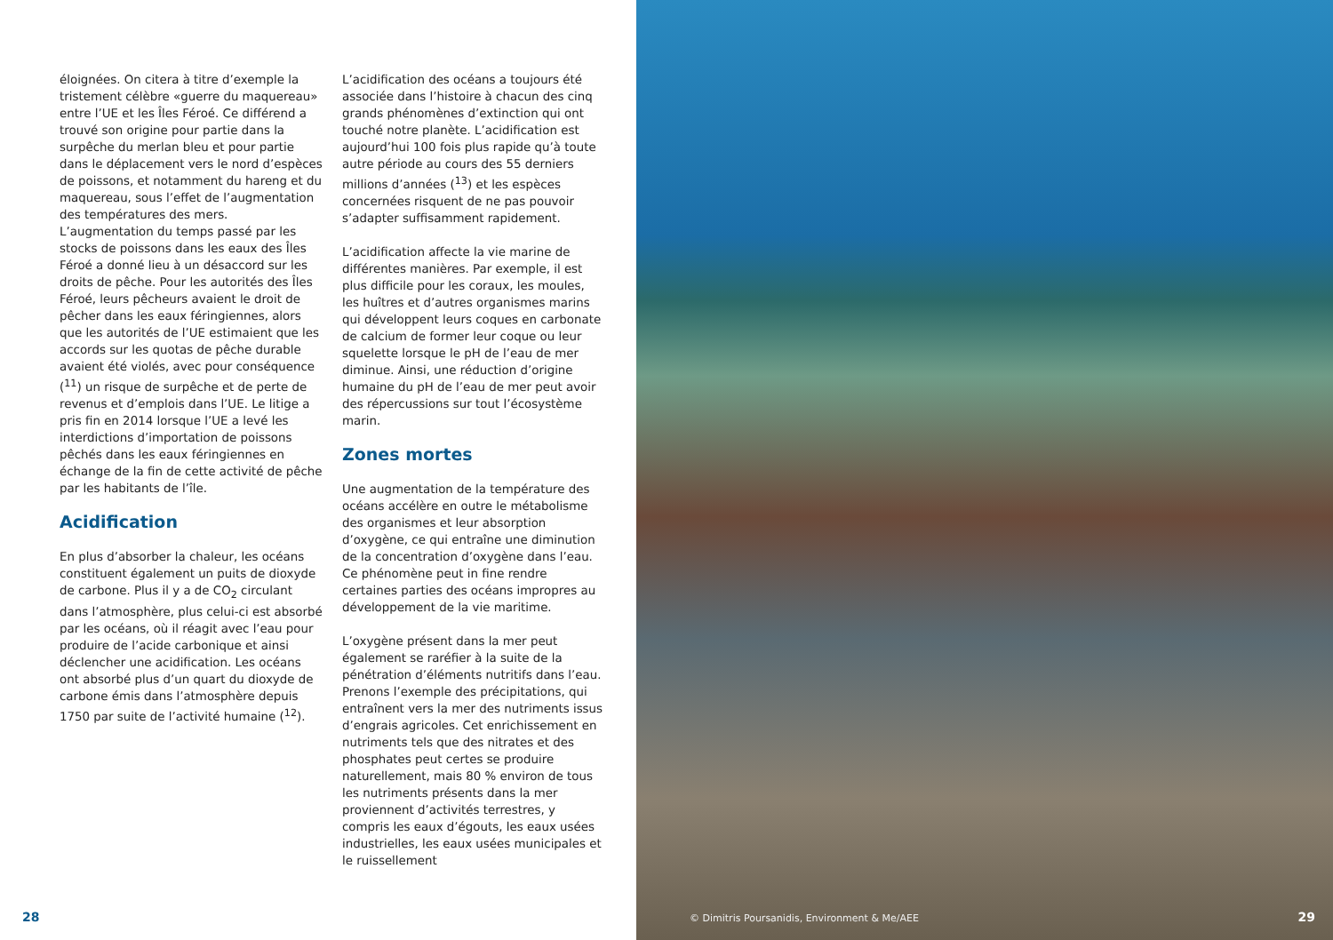éloignées. On citera à titre d’exemple la tristement célèbre «guerre du maquereau» entre l’UE et les Îles Féroé. Ce différend a trouvé son origine pour partie dans la surpêche du merlan bleu et pour partie dans le déplacement vers le nord d’espèces de poissons, et notamment du hareng et du maquereau, sous l’effet de l’augmentation des températures des mers. L’augmentation du temps passé par les stocks de poissons dans les eaux des Îles Féroé a donné lieu à un désaccord sur les droits de pêche. Pour les autorités des Îles Féroé, leurs pêcheurs avaient le droit de pêcher dans les eaux féringiennes, alors que les autorités de l’UE estimaient que les accords sur les quotas de pêche durable avaient été violés, avec pour conséquence (<sup>11</sup>) un risque de surpêche et de perte de revenus et d’emplois dans l’UE. Le litige a pris fin en 2014 lorsque l’UE a levé les interdictions d’importation de poissons pêchés dans les eaux féringiennes en échange de la fin de cette activité de pêche par les habitants de l’île.
Acidification
En plus d’absorber la chaleur, les océans constituent également un puits de dioxyde de carbone. Plus il y a de CO<sub>2</sub> circulant dans l’atmosphère, plus celui-ci est absorbé par les océans, où il réagit avec l’eau pour produire de l’acide carbonique et ainsi déclencher une acidification. Les océans ont absorbé plus d’un quart du dioxyde de carbone émis dans l’atmosphère depuis 1750 par suite de l’activité humaine (<sup>12</sup>).
L’acidification des océans a toujours été associée dans l’histoire à chacun des cinq grands phénomènes d’extinction qui ont touché notre planète. L’acidification est aujourd’hui 100 fois plus rapide qu’à toute autre période au cours des 55 derniers millions d’années (<sup>13</sup>) et les espèces concernées risquent de ne pas pouvoir s’adapter suffisamment rapidement.
L’acidification affecte la vie marine de différentes manières. Par exemple, il est plus difficile pour les coraux, les moules, les huîtres et d’autres organismes marins qui développent leurs coques en carbonate de calcium de former leur coque ou leur squelette lorsque le pH de l’eau de mer diminue. Ainsi, une réduction d’origine humaine du pH de l’eau de mer peut avoir des répercussions sur tout l’écosystème marin.
Zones mortes
Une augmentation de la température des océans accélère en outre le métabolisme des organismes et leur absorption d’oxygène, ce qui entraîne une diminution de la concentration d’oxygène dans l’eau. Ce phénomène peut in fine rendre certaines parties des océans impropres au développement de la vie maritime.
L’oxygène présent dans la mer peut également se raréfier à la suite de la pénétration d’éléments nutritifs dans l’eau. Prenons l’exemple des précipitations, qui entraînent vers la mer des nutriments issus d’engrais agricoles. Cet enrichissement en nutriments tels que des nitrates et des phosphates peut certes se produire naturellement, mais 80 % environ de tous les nutriments présents dans la mer proviennent d’activités terrestres, y compris les eaux d’égouts, les eaux usées industrielles, les eaux usées municipales et le ruissellement
28
© Dimitris Poursanidis, Environment & Me/AEE
29